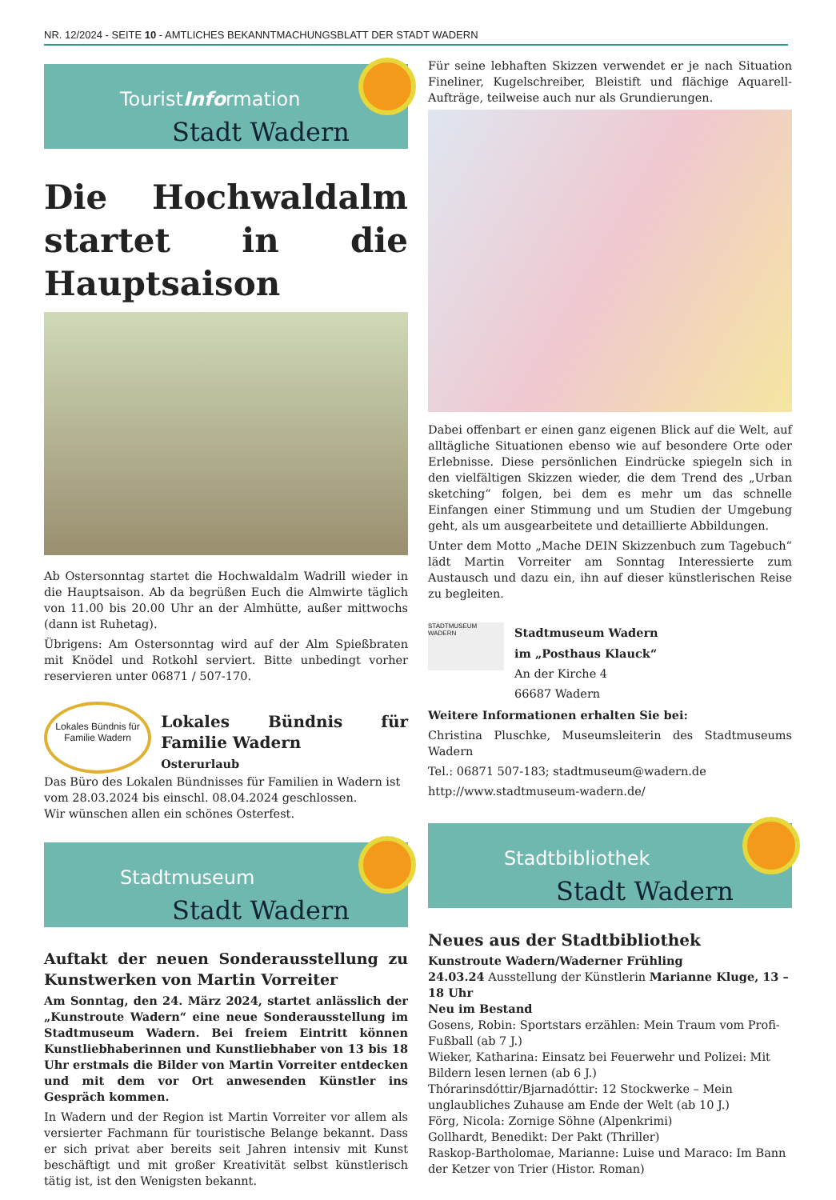NR. 12/2024 - SEITE 10 - AMTLICHES BEKANNTMACHUNGSBLATT DER STADT WADERN
TouristInformation
Stadt Wadern
Die Hochwaldalm startet in die Hauptsaison
Ab Ostersonntag startet die Hochwaldalm Wadrill wieder in die Hauptsaison. Ab da begrüßen Euch die Almwirte täglich von 11.00 bis 20.00 Uhr an der Almhütte, außer mittwochs (dann ist Ruhetag).
Übrigens: Am Ostersonntag wird auf der Alm Spießbraten mit Knödel und Rotkohl serviert. Bitte unbedingt vorher reservieren unter 06871 / 507-170.
Lokales Bündnis für Familie Wadern
Lokales Bündnis für Familie Wadern
Osterurlaub
Das Büro des Lokalen Bündnisses für Familien in Wadern ist vom 28.03.2024 bis einschl. 08.04.2024 geschlossen.
Wir wünschen allen ein schönes Osterfest.
Stadtmuseum
Stadt Wadern
Auftakt der neuen Sonderausstellung zu Kunstwerken von Martin Vorreiter
Am Sonntag, den 24. März 2024, startet anlässlich der „Kunstroute Wadern“ eine neue Sonderausstellung im Stadtmuseum Wadern. Bei freiem Eintritt können Kunstliebhaberinnen und Kunstliebhaber von 13 bis 18 Uhr erstmals die Bilder von Martin Vorreiter entdecken und mit dem vor Ort anwesenden Künstler ins Gespräch kommen.
In Wadern und der Region ist Martin Vorreiter vor allem als versierter Fachmann für touristische Belange bekannt. Dass er sich privat aber bereits seit Jahren intensiv mit Kunst beschäftigt und mit großer Kreativität selbst künstlerisch tätig ist, ist den Wenigsten bekannt.
Für seine lebhaften Skizzen verwendet er je nach Situation Fineliner, Kugelschreiber, Bleistift und flächige Aquarell-Aufträge, teilweise auch nur als Grundierungen.
Dabei offenbart er einen ganz eigenen Blick auf die Welt, auf alltägliche Situationen ebenso wie auf besondere Orte oder Erlebnisse. Diese persönlichen Eindrücke spiegeln sich in den vielfältigen Skizzen wieder, die dem Trend des „Urban sketching“ folgen, bei dem es mehr um das schnelle Einfangen einer Stimmung und um Studien der Umgebung geht, als um ausgearbeitete und detaillierte Abbildungen.
Unter dem Motto „Mache DEIN Skizzenbuch zum Tagebuch“ lädt Martin Vorreiter am Sonntag Interessierte zum Austausch und dazu ein, ihn auf dieser künstlerischen Reise zu begleiten.
STADTMUSEUM WADERN
Stadtmuseum Wadern
im „Posthaus Klauck“
An der Kirche 4
66687 Wadern
Weitere Informationen erhalten Sie bei:
Christina Pluschke, Museumsleiterin des Stadtmuseums Wadern
Tel.: 06871 507-183; stadtmuseum@wadern.de
http://www.stadtmuseum-wadern.de/
Stadtbibliothek
Stadt Wadern
Neues aus der Stadtbibliothek
Kunstroute Wadern/Waderner Frühling
24.03.24 Ausstellung der Künstlerin Marianne Kluge, 13 – 18 Uhr
Neu im Bestand
Gosens, Robin: Sportstars erzählen: Mein Traum vom Profi-Fußball (ab 7 J.)
Wieker, Katharina: Einsatz bei Feuerwehr und Polizei: Mit Bildern lesen lernen (ab 6 J.)
Thórarinsdóttir/Bjarnadóttir: 12 Stockwerke – Mein unglaubliches Zuhause am Ende der Welt (ab 10 J.)
Förg, Nicola: Zornige Söhne (Alpenkrimi)
Gollhardt, Benedikt: Der Pakt (Thriller)
Raskop-Bartholomae, Marianne: Luise und Maraco: Im Bann der Ketzer von Trier (Histor. Roman)